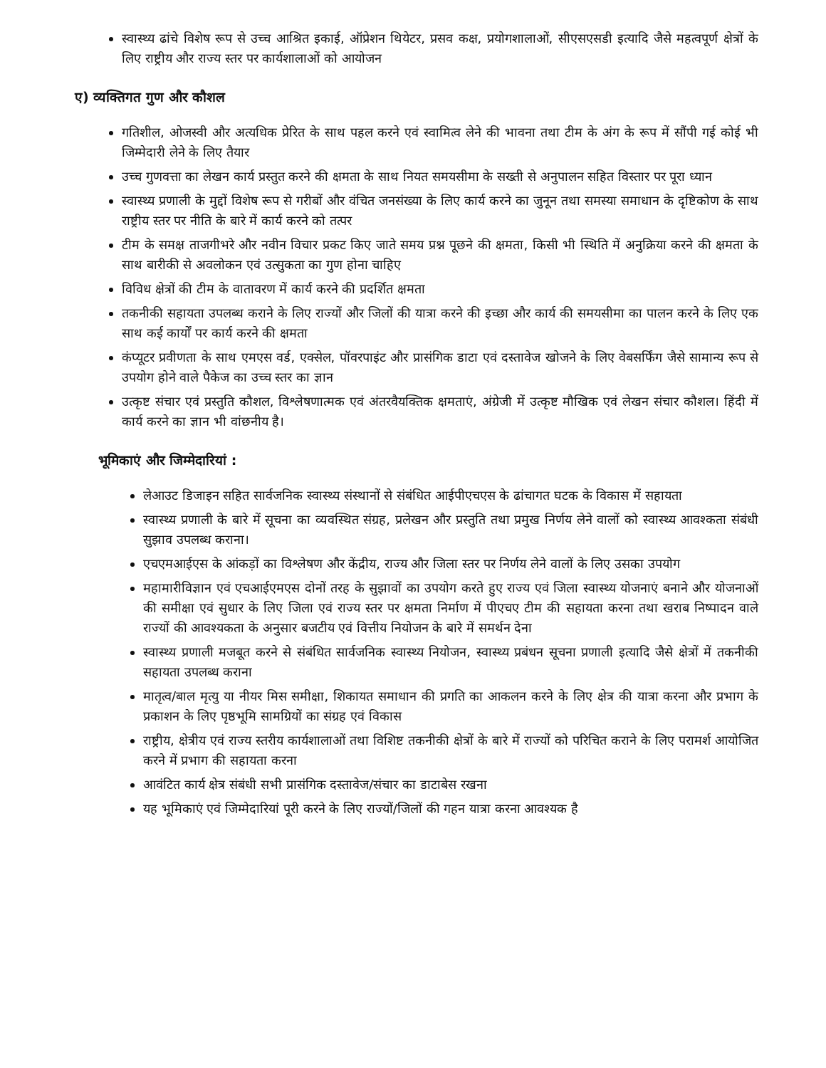स्वास्थ्य ढांचे विशेष रूप से उच्च आश्रित इकाई, ऑप्रेशन थियेटर, प्रसव कक्ष, प्रयोगशालाओं, सीएसएसडी इत्यादि जैसे महत्वपूर्ण क्षेत्रों के लिए राष्ट्रीय और राज्य स्तर पर कार्यशालाओं को आयोजन
ए) व्यक्तिगत गुण और कौशल
गतिशील, ओजस्वी और अत्यधिक प्रेरित के साथ पहल करने एवं स्वामित्व लेने की भावना तथा टीम के अंग के रूप में सौंपी गई कोई भी जिम्मेदारी लेने के लिए तैयार
उच्च गुणवत्ता का लेखन कार्य प्रस्तुत करने की क्षमता के साथ नियत समयसीमा के सख्ती से अनुपालन सहित विस्तार पर पूरा ध्यान
स्वास्थ्य प्रणाली के मुद्दों विशेष रूप से गरीबों और वंचित जनसंख्या के लिए कार्य करने का जुनून तथा समस्या समाधान के दृष्टिकोण के साथ राष्ट्रीय स्तर पर नीति के बारे में कार्य करने को तत्पर
टीम के समक्ष ताजगीभरे और नवीन विचार प्रकट किए जाते समय प्रश्न पूछने की क्षमता, किसी भी स्थिति में अनुक्रिया करने की क्षमता के साथ बारीकी से अवलोकन एवं उत्सुकता का गुण होना चाहिए
विविध क्षेत्रों की टीम के वातावरण में कार्य करने की प्रदर्शित क्षमता
तकनीकी सहायता उपलब्ध कराने के लिए राज्यों और जिलों की यात्रा करने की इच्छा और कार्य की समयसीमा का पालन करने के लिए एक साथ कई कार्यों पर कार्य करने की क्षमता
कंप्यूटर प्रवीणता के साथ एमएस वर्ड, एक्सेल, पॉवरपाइंट और प्रासंगिक डाटा एवं दस्तावेज खोजने के लिए वेबसर्फिंग जैसे सामान्य रूप से उपयोग होने वाले पैकेज का उच्च स्तर का ज्ञान
उत्कृष्ट संचार एवं प्रस्तुति कौशल, विश्लेषणात्मक एवं अंतरवैयक्तिक क्षमताएं, अंग्रेजी में उत्कृष्ट मौखिक एवं लेखन संचार कौशल। हिंदी में कार्य करने का ज्ञान भी वांछनीय है।
भूमिकाएं और जिम्मेदारियां :
लेआउट डिजाइन सहित सार्वजनिक स्वास्थ्य संस्थानों से संबंधित आईपीएचएस के ढांचागत घटक के विकास में सहायता
स्वास्थ्य प्रणाली के बारे में सूचना का व्यवस्थित संग्रह, प्रलेखन और प्रस्तुति तथा प्रमुख निर्णय लेने वालों को स्वास्थ्य आवश्कता संबंधी सुझाव उपलब्ध कराना।
एचएमआईएस के आंकड़ों का विश्लेषण और केंद्रीय, राज्य और जिला स्तर पर निर्णय लेने वालों के लिए उसका उपयोग
महामारीविज्ञान एवं एचआईएमएस दोनों तरह के सुझावों का उपयोग करते हुए राज्य एवं जिला स्वास्थ्य योजनाएं बनाने और योजनाओं की समीक्षा एवं सुधार के लिए जिला एवं राज्य स्तर पर क्षमता निर्माण में पीएचए टीम की सहायता करना तथा खराब निष्पादन वाले राज्यों की आवश्यकता के अनुसार बजटीय एवं वित्तीय नियोजन के बारे में समर्थन देना
स्वास्थ्य प्रणाली मजबूत करने से संबंधित सार्वजनिक स्वास्थ्य नियोजन, स्वास्थ्य प्रबंधन सूचना प्रणाली इत्यादि जैसे क्षेत्रों में तकनीकी सहायता उपलब्ध कराना
मातृत्व/बाल मृत्यु या नीयर मिस समीक्षा, शिकायत समाधान की प्रगति का आकलन करने के लिए क्षेत्र की यात्रा करना और प्रभाग के प्रकाशन के लिए पृष्ठभूमि सामग्रियों का संग्रह एवं विकास
राष्ट्रीय, क्षेत्रीय एवं राज्य स्तरीय कार्यशालाओं तथा विशिष्ट तकनीकी क्षेत्रों के बारे में राज्यों को परिचित कराने के लिए परामर्श आयोजित करने में प्रभाग की सहायता करना
आवंटित कार्य क्षेत्र संबंधी सभी प्रासंगिक दस्तावेज/संचार का डाटाबेस रखना
यह भूमिकाएं एवं जिम्मेदारियां पूरी करने के लिए राज्यों/जिलों की गहन यात्रा करना आवश्यक है